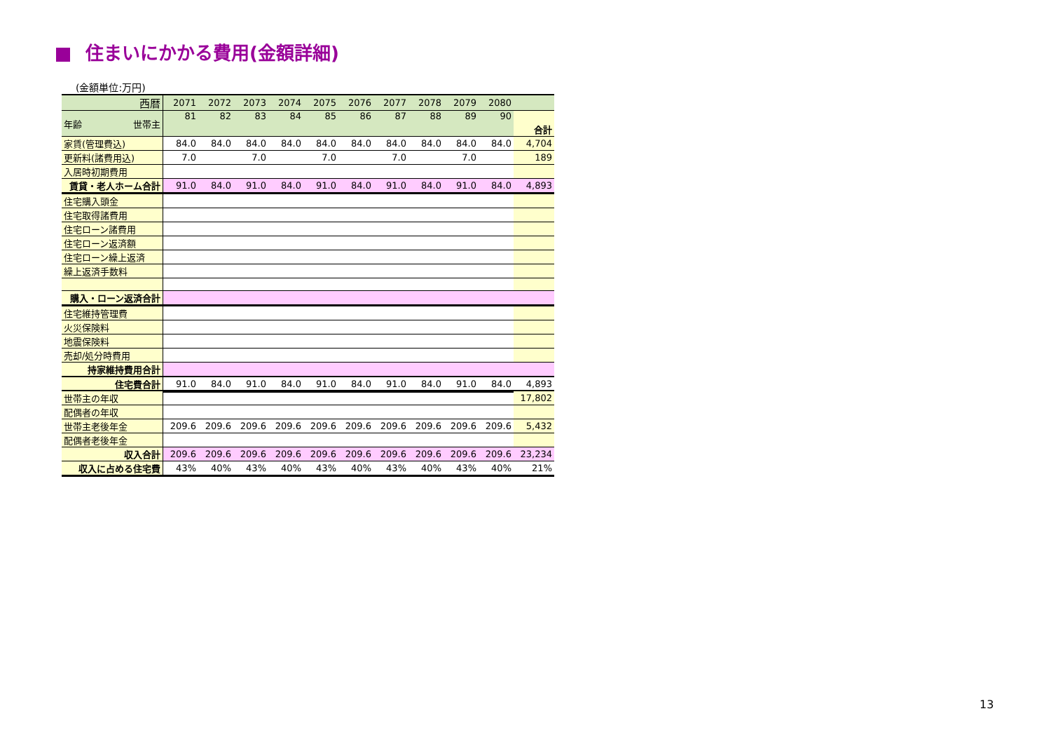住まいにかかる費用(金額詳細)
(金額単位:万円)
| 西暦 | 2071 | 2072 | 2073 | 2074 | 2075 | 2076 | 2077 | 2078 | 2079 | 2080 | |
| 年齢 世帯主 | 81 | 82 | 83 | 84 | 85 | 86 | 87 | 88 | 89 | 90 | 合計 |
| 家賃(管理費込) | 84.0 | 84.0 | 84.0 | 84.0 | 84.0 | 84.0 | 84.0 | 84.0 | 84.0 | 84.0 | 4,704 |
| 更新料(諸費用込) | 7.0 | | 7.0 | | 7.0 | | 7.0 | | 7.0 | | 189 |
| 入居時初期費用 | | | | | | | | | | | |
| 賃貸・老人ホーム合計 | 91.0 | 84.0 | 91.0 | 84.0 | 91.0 | 84.0 | 91.0 | 84.0 | 91.0 | 84.0 | 4,893 |
| 住宅購入頭金 | | | | | | | | | | | |
| 住宅取得諸費用 | | | | | | | | | | | |
| 住宅ローン諸費用 | | | | | | | | | | | |
| 住宅ローン返済額 | | | | | | | | | | | |
| 住宅ローン繰上返済 | | | | | | | | | | | |
| 繰上返済手数料 | | | | | | | | | | | |
| 購入・ローン返済合計 | | | | | | | | | | | |
| 住宅維持管理費 | | | | | | | | | | | |
| 火災保険料 | | | | | | | | | | | |
| 地震保険料 | | | | | | | | | | | |
| 売却/処分時費用 | | | | | | | | | | | |
| 持家維持費用合計 | | | | | | | | | | | |
| 住宅費合計 | 91.0 | 84.0 | 91.0 | 84.0 | 91.0 | 84.0 | 91.0 | 84.0 | 91.0 | 84.0 | 4,893 |
| 世帯主の年収 | | | | | | | | | | | 17,802 |
| 配偶者の年収 | | | | | | | | | | | |
| 世帯主老後年金 | 209.6 | 209.6 | 209.6 | 209.6 | 209.6 | 209.6 | 209.6 | 209.6 | 209.6 | 209.6 | 5,432 |
| 配偶者老後年金 | | | | | | | | | | | |
| 収入合計 | 209.6 | 209.6 | 209.6 | 209.6 | 209.6 | 209.6 | 209.6 | 209.6 | 209.6 | 209.6 | 23,234 |
| 収入に占める住宅費 | 43% | 40% | 43% | 40% | 43% | 40% | 43% | 40% | 43% | 40% | 21% |
13